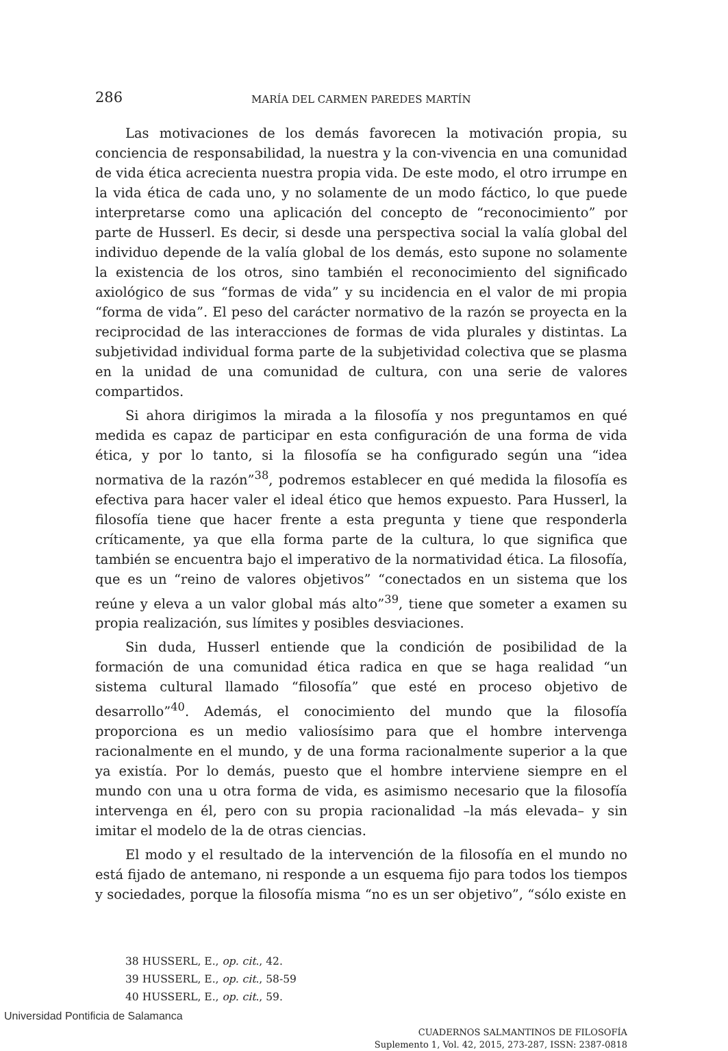286 MARÍA DEL CARMEN PAREDES MARTÍN
Las motivaciones de los demás favorecen la motivación propia, su conciencia de responsabilidad, la nuestra y la con-vivencia en una comunidad de vida ética acrecienta nuestra propia vida. De este modo, el otro irrumpe en la vida ética de cada uno, y no solamente de un modo fáctico, lo que puede interpretarse como una aplicación del concepto de “reconocimiento” por parte de Husserl. Es decir, si desde una perspectiva social la valía global del individuo depende de la valía global de los demás, esto supone no solamente la existencia de los otros, sino también el reconocimiento del significado axiológico de sus “formas de vida” y su incidencia en el valor de mi propia “forma de vida”. El peso del carácter normativo de la razón se proyecta en la reciprocidad de las interacciones de formas de vida plurales y distintas. La subjetividad individual forma parte de la subjetividad colectiva que se plasma en la unidad de una comunidad de cultura, con una serie de valores compartidos.
Si ahora dirigimos la mirada a la filosofía y nos preguntamos en qué medida es capaz de participar en esta configuración de una forma de vida ética, y por lo tanto, si la filosofía se ha configurado según una “idea normativa de la razón”<sup>38</sup>, podremos establecer en qué medida la filosofía es efectiva para hacer valer el ideal ético que hemos expuesto. Para Husserl, la filosofía tiene que hacer frente a esta pregunta y tiene que responderla críticamente, ya que ella forma parte de la cultura, lo que significa que también se encuentra bajo el imperativo de la normatividad ética. La filosofía, que es un “reino de valores objetivos” “conectados en un sistema que los reúne y eleva a un valor global más alto”<sup>39</sup>, tiene que someter a examen su propia realización, sus límites y posibles desviaciones.
Sin duda, Husserl entiende que la condición de posibilidad de la formación de una comunidad ética radica en que se haga realidad “un sistema cultural llamado “filosofía” que esté en proceso objetivo de desarrollo”<sup>40</sup>. Además, el conocimiento del mundo que la filosofía proporciona es un medio valiosísimo para que el hombre intervenga racionalmente en el mundo, y de una forma racionalmente superior a la que ya existía. Por lo demás, puesto que el hombre interviene siempre en el mundo con una u otra forma de vida, es asimismo necesario que la filosofía intervenga en él, pero con su propia racionalidad –la más elevada– y sin imitar el modelo de la de otras ciencias.
El modo y el resultado de la intervención de la filosofía en el mundo no está fijado de antemano, ni responde a un esquema fijo para todos los tiempos y sociedades, porque la filosofía misma “no es un ser objetivo”, “sólo existe en
38 HUSSERL, E., op. cit., 42.
39 HUSSERL, E., op. cit., 58-59
40 HUSSERL, E., op. cit., 59.
CUADERNOS SALMANTINOS DE FILOSOFÍA
Suplemento 1, Vol. 42, 2015, 273-287, ISSN: 2387-0818
Universidad Pontificia de Salamanca